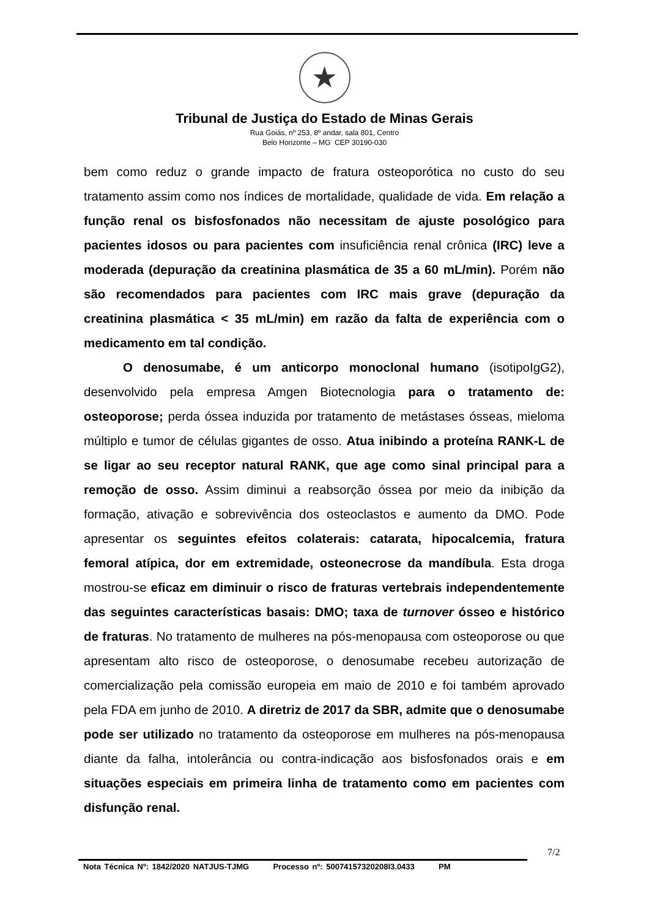★
Tribunal de Justiça do Estado de Minas Gerais
Rua Goiás, nº 253, 8º andar, sala 801, Centro
Belo Horizonte – MG CEP 30190-030
bem como reduz o grande impacto de fratura osteoporótica no custo do seu tratamento assim como nos índices de mortalidade, qualidade de vida. Em relação a função renal os bisfosfonados não necessitam de ajuste posológico para pacientes idosos ou para pacientes com insuficiência renal crônica (IRC) leve a moderada (depuração da creatinina plasmática de 35 a 60 mL/min). Porém não são recomendados para pacientes com IRC mais grave (depuração da creatinina plasmática < 35 mL/min) em razão da falta de experiência com o medicamento em tal condição.
O denosumabe, é um anticorpo monoclonal humano (isotipoIgG2), desenvolvido pela empresa Amgen Biotecnologia para o tratamento de: osteoporose; perda óssea induzida por tratamento de metástases ósseas, mieloma múltiplo e tumor de células gigantes de osso. Atua inibindo a proteína RANK-L de se ligar ao seu receptor natural RANK, que age como sinal principal para a remoção de osso. Assim diminui a reabsorção óssea por meio da inibição da formação, ativação e sobrevivência dos osteoclastos e aumento da DMO. Pode apresentar os seguintes efeitos colaterais: catarata, hipocalcemia, fratura femoral atípica, dor em extremidade, osteonecrose da mandíbula. Esta droga mostrou-se eficaz em diminuir o risco de fraturas vertebrais independentemente das seguintes características basais: DMO; taxa de turnover ósseo e histórico de fraturas. No tratamento de mulheres na pós-menopausa com osteoporose ou que apresentam alto risco de osteoporose, o denosumabe recebeu autorização de comercialização pela comissão europeia em maio de 2010 e foi também aprovado pela FDA em junho de 2010. A diretriz de 2017 da SBR, admite que o denosumabe pode ser utilizado no tratamento da osteoporose em mulheres na pós-menopausa diante da falha, intolerância ou contra-indicação aos bisfosfonados orais e em situações especiais em primeira linha de tratamento como em pacientes com disfunção renal.
7/2
Nota Técnica Nº: 1842/2020 NATJUS-TJMG Processo nº: 50074157320208l3.0433 PM